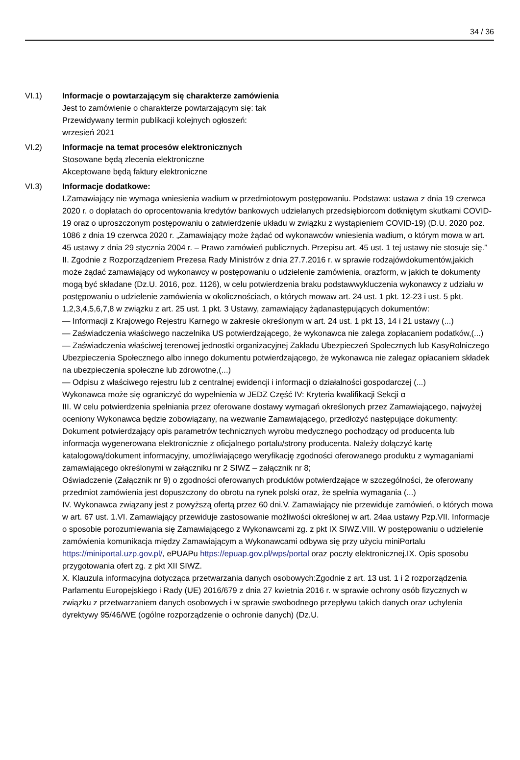34 / 36
VI.1) Informacje o powtarzającym się charakterze zamówienia
Jest to zamówienie o charakterze powtarzającym się: tak
Przewidywany termin publikacji kolejnych ogłoszeń:
wrzesień 2021
VI.2) Informacje na temat procesów elektronicznych
Stosowane będą zlecenia elektroniczne
Akceptowane będą faktury elektroniczne
VI.3) Informacje dodatkowe:
I.Zamawiający nie wymaga wniesienia wadium w przedmiotowym postępowaniu. Podstawa: ustawa z dnia 19 czerwca 2020 r. o dopłatach do oprocentowania kredytów bankowych udzielanych przedsiębiorcom dotkniętym skutkami COVID-19 oraz o uproszczonym postępowaniu o zatwierdzenie układu w związku z wystąpieniem COVID-19) (D.U. 2020 poz. 1086 z dnia 19 czerwca 2020 r. „Zamawiający może żądać od wykonawców wniesienia wadium, o którym mowa w art. 45 ustawy z dnia 29 stycznia 2004 r. – Prawo zamówień publicznych. Przepisu art. 45 ust. 1 tej ustawy nie stosuje się.” II. Zgodnie z Rozporządzeniem Prezesa Rady Ministrów z dnia 27.7.2016 r. w sprawie rodzajówdokumentów,jakich może żądać zamawiający od wykonawcy w postępowaniu o udzielenie zamówienia, orazform, w jakich te dokumenty mogą być składane (Dz.U. 2016, poz. 1126), w celu potwierdzenia braku podstawwykluczenia wykonawcy z udziału w postępowaniu o udzielenie zamówienia w okolicznościach, o których mowaw art. 24 ust. 1 pkt. 12-23 i ust. 5 pkt. 1,2,3,4,5,6,7,8 w związku z art. 25 ust. 1 pkt. 3 Ustawy, zamawiający żądanastępujących dokumentów:
— Informacji z Krajowego Rejestru Karnego w zakresie określonym w art. 24 ust. 1 pkt 13, 14 i 21 ustawy (...)
— Zaświadczenia właściwego naczelnika US potwierdzającego, że wykonawca nie zalega zopłacaniem podatków,(...)
— Zaświadczenia właściwej terenowej jednostki organizacyjnej Zakładu Ubezpieczeń Społecznych lub KasyRolniczego Ubezpieczenia Społecznego albo innego dokumentu potwierdzającego, że wykonawca nie zalegaz opłacaniem składek na ubezpieczenia społeczne lub zdrowotne,(...)
— Odpisu z właściwego rejestru lub z centralnej ewidencji i informacji o działalności gospodarczej (...)
Wykonawca może się ograniczyć do wypełnienia w JEDZ Część IV: Kryteria kwalifikacji Sekcji α
III. W celu potwierdzenia spełniania przez oferowane dostawy wymagań określonych przez Zamawiającego, najwyżej oceniony Wykonawca będzie zobowiązany, na wezwanie Zamawiającego, przedłożyć następujące dokumenty:
Dokument potwierdzający opis parametrów technicznych wyrobu medycznego pochodzący od producenta lub informacja wygenerowana elektronicznie z oficjalnego portalu/strony producenta. Należy dołączyć kartę katalogową/dokument informacyjny, umożliwiającego weryfikację zgodności oferowanego produktu z wymaganiami zamawiającego określonymi w załączniku nr 2 SIWZ – załącznik nr 8;
Oświadczenie (Załącznik nr 9) o zgodności oferowanych produktów potwierdzające w szczególności, że oferowany przedmiot zamówienia jest dopuszczony do obrotu na rynek polski oraz, że spełnia wymagania (...)
IV. Wykonawca związany jest z powyższą ofertą przez 60 dni.V. Zamawiający nie przewiduje zamówień, o których mowa w art. 67 ust. 1.VI. Zamawiający przewiduje zastosowanie możliwości określonej w art. 24aa ustawy Pzp.VII. Informacje o sposobie porozumiewania się Zamawiającego z Wykonawcami zg. z pkt IX SIWZ.VIII. W postępowaniu o udzielenie zamówienia komunikacja między Zamawiającym a Wykonawcami odbywa się przy użyciu miniPortalu https://miniportal.uzp.gov.pl/, ePUAPu https://epuap.gov.pl/wps/portal oraz poczty elektronicznej.IX. Opis sposobu przygotowania ofert zg. z pkt XII SIWZ.
X. Klauzula informacyjna dotycząca przetwarzania danych osobowych:Zgodnie z art. 13 ust. 1 i 2 rozporządzenia Parlamentu Europejskiego i Rady (UE) 2016/679 z dnia 27 kwietnia 2016 r. w sprawie ochrony osób fizycznych w związku z przetwarzaniem danych osobowych i w sprawie swobodnego przepływu takich danych oraz uchylenia dyrektywy 95/46/WE (ogólne rozporządzenie o ochronie danych) (Dz.U.